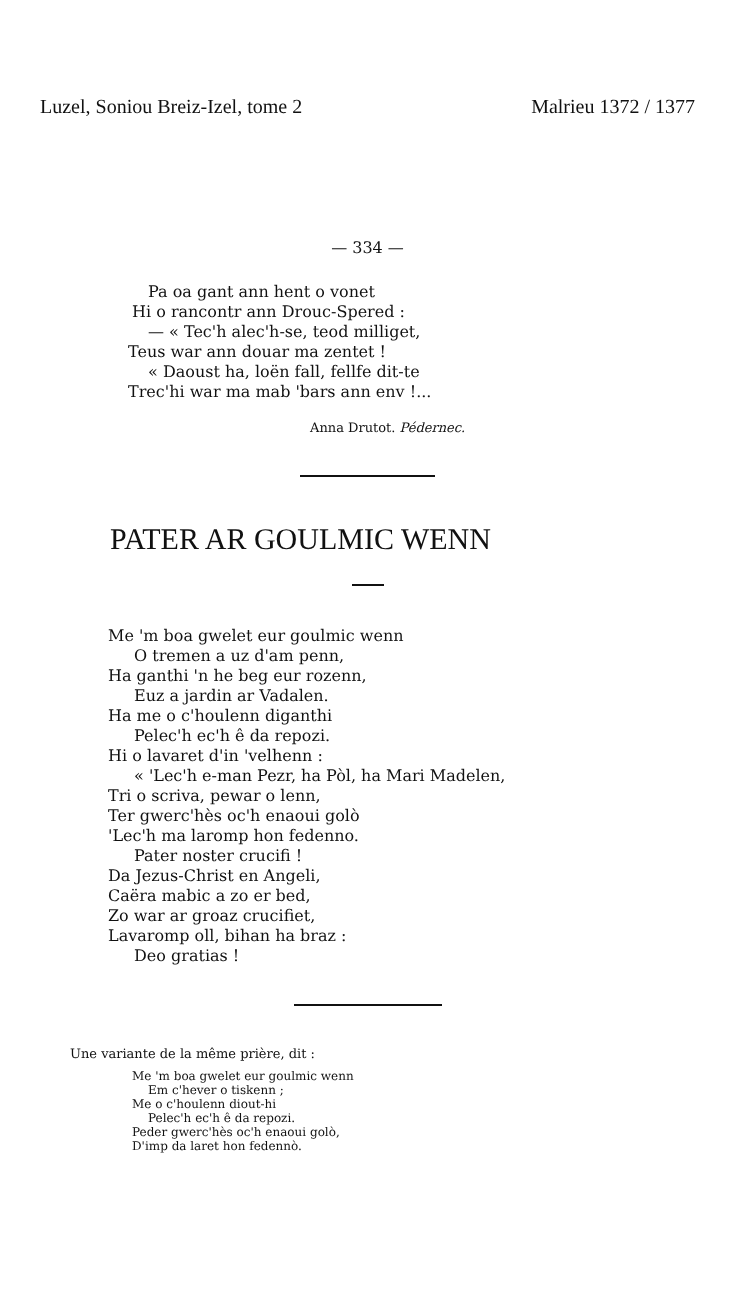Luzel, Soniou Breiz-Izel, tome 2 Malrieu 1372 / 1377
— 334 —
Pa oa gant ann hent o vonet
Hi o rancontr ann Drouc-Spered :
— « Tec'h alec'h-se, teod milliget,
Teus war ann douar ma zentet !
« Daoust ha, loën fall, fellfe dit-te
Trec'hi war ma mab 'bars ann env !...
Anna Drutot. Pédernec.
PATER AR GOULMIC WENN
Me 'm boa gwelet eur goulmic wenn
O tremen a uz d'am penn,
Ha ganthi 'n he beg eur rozenn,
Euz a jardin ar Vadalen.
Ha me o c'houlenn diganthi
Pelec'h ec'h ê da repozi.
Hi o lavaret d'in 'velhenn :
« 'Lec'h e-man Pezr, ha Pòl, ha Mari Madelen,
Tri o scriva, pewar o lenn,
Ter gwerc'hès oc'h enaoui golò
'Lec'h ma laromp hon fedenno.
Pater noster crucifi !
Da Jezus-Christ en Angeli,
Caëra mabic a zo er bed,
Zo war ar groaz crucifiet,
Lavaromp oll, bihan ha braz :
Deo gratias !
Une variante de la même prière, dit :
Me 'm boa gwelet eur goulmic wenn
Em c'hever o tiskenn ;
Me o c'houlenn diout-hi
Pelec'h ec'h ê da repozi.
Peder gwerc'hès oc'h enaoui golò,
D'imp da laret hon fedennò.